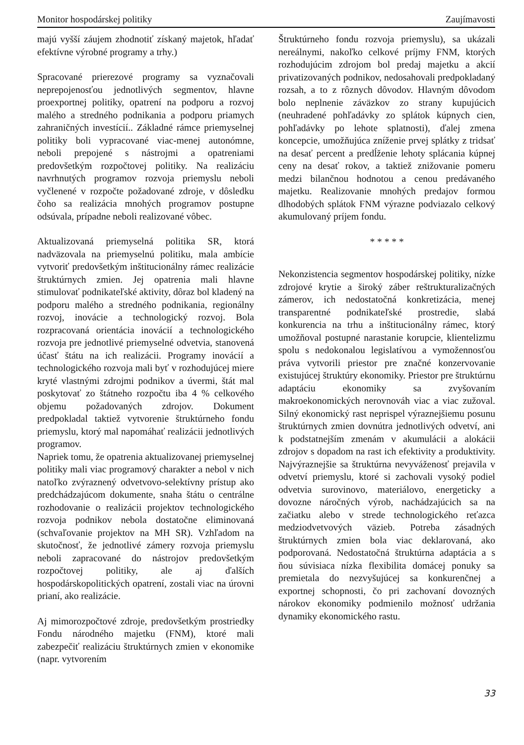Monitor hospodárskej politiky Zaujímavosti
majú vyšší záujem zhodnotiť získaný majetok, hľadať efektívne výrobné programy a trhy.)
Spracované prierezové programy sa vyznačovali neprepojenosťou jednotlivých segmentov, hlavne proexportnej politiky, opatrení na podporu a rozvoj malého a stredného podnikania a podporu priamych zahraničných investícií.. Základné rámce priemyselnej politiky boli vypracované viac-menej autonómne, neboli prepojené s nástrojmi a opatreniami predovšetkým rozpočtovej politiky. Na realizáciu navrhnutých programov rozvoja priemyslu neboli vyčlenené v rozpočte požadované zdroje, v dôsledku čoho sa realizácia mnohých programov postupne odsúvala, prípadne neboli realizované vôbec.
Aktualizovaná priemyselná politika SR, ktorá nadväzovala na priemyselnú politiku, mala ambície vytvoriť predovšetkým inštitucionálny rámec realizácie štruktúrnych zmien. Jej opatrenia mali hlavne stimulovať podnikateľské aktivity, dôraz bol kladený na podporu malého a stredného podnikania, regionálny rozvoj, inovácie a technologický rozvoj. Bola rozpracovaná orientácia inovácií a technologického rozvoja pre jednotlivé priemyselné odvetvia, stanovená účasť štátu na ich realizácii. Programy inovácií a technologického rozvoja mali byť v rozhodujúcej miere kryté vlastnými zdrojmi podnikov a úvermi, štát mal poskytovať zo štátneho rozpočtu iba 4 % celkového objemu požadovaných zdrojov. Dokument predpokladal taktiež vytvorenie štruktúrneho fondu priemyslu, ktorý mal napomáhať realizácii jednotlivých programov.
Napriek tomu, že opatrenia aktualizovanej priemyselnej politiky mali viac programový charakter a nebol v nich natoľko zvýraznený odvetvovo-selektívny prístup ako predchádzajúcom dokumente, snaha štátu o centrálne rozhodovanie o realizácii projektov technologického rozvoja podnikov nebola dostatočne eliminovaná (schvaľovanie projektov na MH SR). Vzhľadom na skutočnosť, že jednotlivé zámery rozvoja priemyslu neboli zapracované do nástrojov predovšetkým rozpočtovej politiky, ale aj ďalších hospodárskopolitických opatrení, zostali viac na úrovni prianí, ako realizácie.
Aj mimorozpočtové zdroje, predovšetkým prostriedky Fondu národného majetku (FNM), ktoré mali zabezpečiť realizáciu štruktúrnych zmien v ekonomike (napr. vytvorením
Štruktúrneho fondu rozvoja priemyslu), sa ukázali nereálnymi, nakoľko celkové príjmy FNM, ktorých rozhodujúcim zdrojom bol predaj majetku a akcií privatizovaných podnikov, nedosahovali predpokladaný rozsah, a to z rôznych dôvodov. Hlavným dôvodom bolo neplnenie záväzkov zo strany kupujúcich (neuhradené pohľadávky zo splátok kúpnych cien, pohľadávky po lehote splatnosti), ďalej zmena koncepcie, umožňujúca zníženie prvej splátky z tridsať na desať percent a predĺženie lehoty splácania kúpnej ceny na desať rokov, a taktiež znižovanie pomeru medzi bilančnou hodnotou a cenou predávaného majetku. Realizovanie mnohých predajov formou dlhodobých splátok FNM výrazne podviazalo celkový akumulovaný príjem fondu.
* * * * *
Nekonzistencia segmentov hospodárskej politiky, nízke zdrojové krytie a široký záber reštrukturalizačných zámerov, ich nedostatočná konkretizácia, menej transparentné podnikateľské prostredie, slabá konkurencia na trhu a inštitucionálny rámec, ktorý umožňoval postupné narastanie korupcie, klientelizmu spolu s nedokonalou legislatívou a vymožennosťou práva vytvorili priestor pre značné konzervovanie existujúcej štruktúry ekonomiky. Priestor pre štruktúrnu adaptáciu ekonomiky sa zvyšovaním makroekonomických nerovnováh viac a viac zužoval. Silný ekonomický rast neprispel výraznejšiemu posunu štruktúrnych zmien dovnútra jednotlivých odvetví, ani k podstatnejším zmenám v akumulácii a alokácii zdrojov s dopadom na rast ich efektivity a produktivity. Najvýraznejšie sa štruktúrna nevyváženosť prejavila v odvetví priemyslu, ktoré si zachovali vysoký podiel odvetvia surovinovo, materiálovo, energeticky a dovozne náročných výrob, nachádzajúcich sa na začiatku alebo v strede technologického reťazca medziodvetvových väzieb. Potreba zásadných štruktúrnych zmien bola viac deklarovaná, ako podporovaná. Nedostatočná štruktúrna adaptácia a s ňou súvisiaca nízka flexibilita domácej ponuky sa premietala do nezvyšujúcej sa konkurenčnej a exportnej schopnosti, čo pri zachovaní dovozných nárokov ekonomiky podmienilo možnosť udržania dynamiky ekonomického rastu.
33